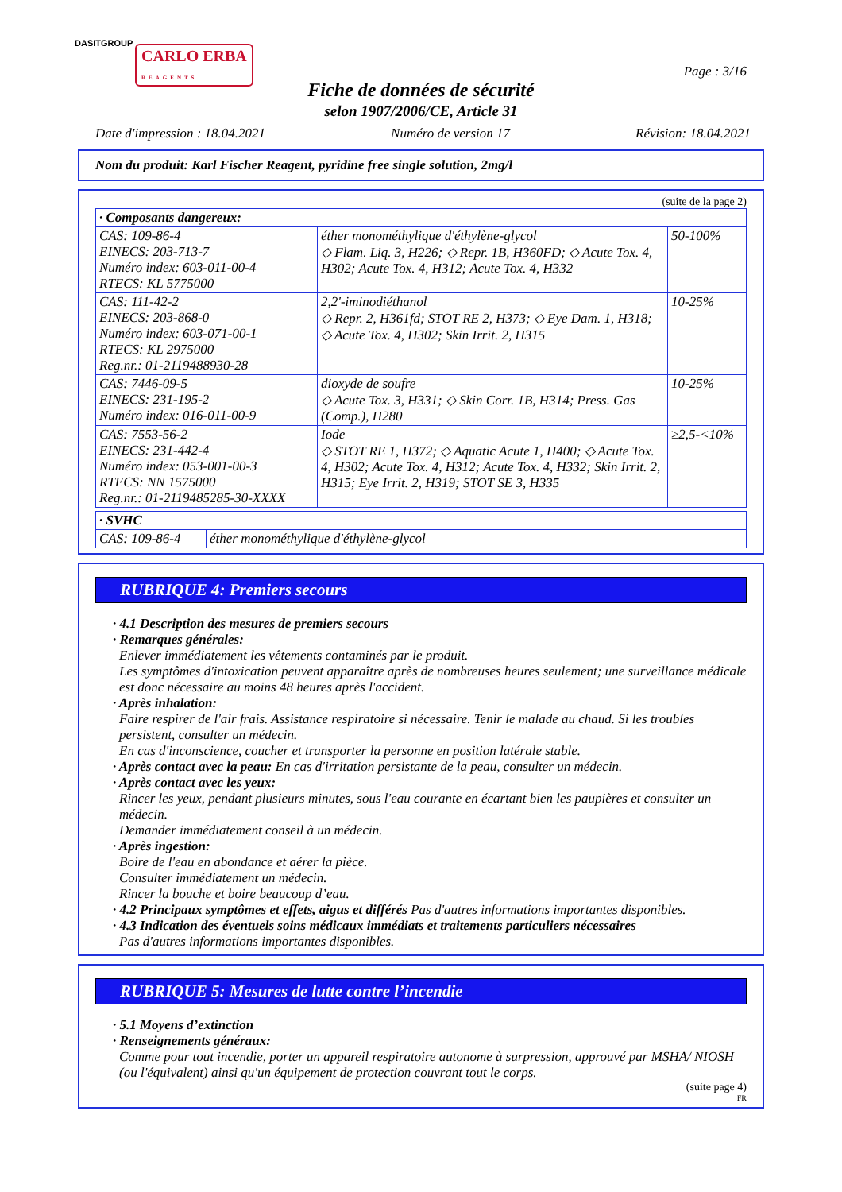DASITGROUP
CARLO ERBA
REAGENTS
Page : 3/16
Fiche de données de sécurité
selon 1907/2006/CE, Article 31
Date d'impression : 18.04.2021 Numéro de version 17 Révision: 18.04.2021
Nom du produit: Karl Fischer Reagent, pyridine free single solution, 2mg/l
(suite de la page 2)
| · Composants dangereux: | | |
| --- | --- | --- |
| CAS: 109-86-4 EINECS: 203-713-7 Numéro index: 603-011-00-4 RTECS: KL 5775000 | éther monométhylique d'éthylène-glycol ◇ Flam. Liq. 3, H226; ◇ Repr. 1B, H360FD; ◇ Acute Tox. 4, H302; Acute Tox. 4, H312; Acute Tox. 4, H332 | 50-100% |
| CAS: 111-42-2 EINECS: 203-868-0 Numéro index: 603-071-00-1 RTECS: KL 2975000 Reg.nr.: 01-2119488930-28 | 2,2'-iminodiéthanol ◇ Repr. 2, H361fd; STOT RE 2, H373; ◇ Eye Dam. 1, H318; ◇ Acute Tox. 4, H302; Skin Irrit. 2, H315 | 10-25% |
| CAS: 7446-09-5 EINECS: 231-195-2 Numéro index: 016-011-00-9 | dioxyde de soufre ◇ Acute Tox. 3, H331; ◇ Skin Corr. 1B, H314; Press. Gas (Comp.), H280 | 10-25% |
| CAS: 7553-56-2 EINECS: 231-442-4 Numéro index: 053-001-00-3 RTECS: NN 1575000 Reg.nr.: 01-2119485285-30-XXXX | Iode ◇ STOT RE 1, H372; ◇ Aquatic Acute 1, H400; ◇ Acute Tox. 4, H302; Acute Tox. 4, H312; Acute Tox. 4, H332; Skin Irrit. 2, H315; Eye Irrit. 2, H319; STOT SE 3, H335 | ≥2,5-<10% |
| · SVHC | |
| --- | --- |
| CAS: 109-86-4 | éther monométhylique d'éthylène-glycol |
RUBRIQUE 4: Premiers secours
· 4.1 Description des mesures de premiers secours
· Remarques générales:
Enlever immédiatement les vêtements contaminés par le produit.
Les symptômes d'intoxication peuvent apparaître après de nombreuses heures seulement; une surveillance médicale est donc nécessaire au moins 48 heures après l'accident.
· Après inhalation:
Faire respirer de l'air frais. Assistance respiratoire si nécessaire. Tenir le malade au chaud. Si les troubles persistent, consulter un médecin.
En cas d'inconscience, coucher et transporter la personne en position latérale stable.
· Après contact avec la peau: En cas d'irritation persistante de la peau, consulter un médecin.
· Après contact avec les yeux:
Rincer les yeux, pendant plusieurs minutes, sous l'eau courante en écartant bien les paupières et consulter un médecin.
Demander immédiatement conseil à un médecin.
· Après ingestion:
Boire de l'eau en abondance et aérer la pièce.
Consulter immédiatement un médecin.
Rincer la bouche et boire beaucoup d’eau.
· 4.2 Principaux symptômes et effets, aigus et différés Pas d'autres informations importantes disponibles.
· 4.3 Indication des éventuels soins médicaux immédiats et traitements particuliers nécessaires
Pas d'autres informations importantes disponibles.
RUBRIQUE 5: Mesures de lutte contre l’incendie
· 5.1 Moyens d’extinction
· Renseignements généraux:
Comme pour tout incendie, porter un appareil respiratoire autonome à surpression, approuvé par MSHA/ NIOSH (ou l'équivalent) ainsi qu'un équipement de protection couvrant tout le corps.
(suite page 4)
FR